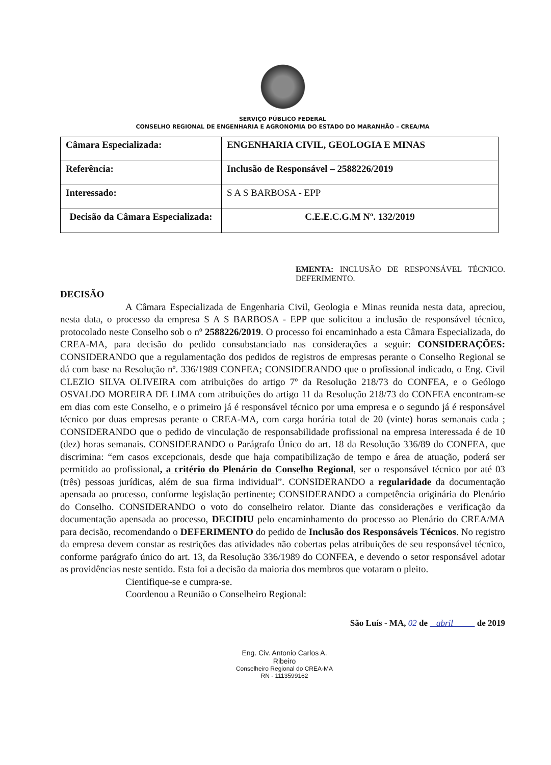SERVIÇO PÚBLICO FEDERAL
CONSELHO REGIONAL DE ENGENHARIA E AGRONOMIA DO ESTADO DO MARANHÃO – CREA/MA
| Câmara Especializada: | ENGENHARIA CIVIL, GEOLOGIA E MINAS |
| Referência: | Inclusão de Responsável – 2588226/2019 |
| Interessado: | S A S BARBOSA - EPP |
| Decisão da Câmara Especializada: | C.E.E.C.G.M Nº. 132/2019 |
EMENTA: INCLUSÃO DE RESPONSÁVEL TÉCNICO. DEFERIMENTO.
DECISÃO
A Câmara Especializada de Engenharia Civil, Geologia e Minas reunida nesta data, apreciou, nesta data, o processo da empresa S A S BARBOSA - EPP que solicitou a inclusão de responsável técnico, protocolado neste Conselho sob o nº 2588226/2019. O processo foi encaminhado a esta Câmara Especializada, do CREA-MA, para decisão do pedido consubstanciado nas considerações a seguir: CONSIDERAÇÕES: CONSIDERANDO que a regulamentação dos pedidos de registros de empresas perante o Conselho Regional se dá com base na Resolução nº. 336/1989 CONFEA; CONSIDERANDO que o profissional indicado, o Eng. Civil CLEZIO SILVA OLIVEIRA com atribuições do artigo 7º da Resolução 218/73 do CONFEA, e o Geólogo OSVALDO MOREIRA DE LIMA com atribuições do artigo 11 da Resolução 218/73 do CONFEA encontram-se em dias com este Conselho, e o primeiro já é responsável técnico por uma empresa e o segundo já é responsável técnico por duas empresas perante o CREA-MA, com carga horária total de 20 (vinte) horas semanais cada ; CONSIDERANDO que o pedido de vinculação de responsabilidade profissional na empresa interessada é de 10 (dez) horas semanais. CONSIDERANDO o Parágrafo Único do art. 18 da Resolução 336/89 do CONFEA, que discrimina: “em casos excepcionais, desde que haja compatibilização de tempo e área de atuação, poderá ser permitido ao profissional, a critério do Plenário do Conselho Regional, ser o responsável técnico por até 03 (três) pessoas jurídicas, além de sua firma individual”. CONSIDERANDO a regularidade da documentação apensada ao processo, conforme legislação pertinente; CONSIDERANDO a competência originária do Plenário do Conselho. CONSIDERANDO o voto do conselheiro relator. Diante das considerações e verificação da documentação apensada ao processo, DECIDIU pelo encaminhamento do processo ao Plenário do CREA/MA para decisão, recomendando o DEFERIMENTO do pedido de Inclusão dos Responsáveis Técnicos. No registro da empresa devem constar as restrições das atividades não cobertas pelas atribuições de seu responsável técnico, conforme parágrafo único do art. 13, da Resolução 336/1989 do CONFEA, e devendo o setor responsável adotar as providências neste sentido. Esta foi a decisão da maioria dos membros que votaram o pleito.
Cientifique-se e cumpra-se.
Coordenou a Reunião o Conselheiro Regional:
São Luís - MA, 02 de abril de 2019
Eng. Civ. Antonio Carlos A. Ribeiro
Conselheiro Regional do CREA-MA
RN - 1113599162